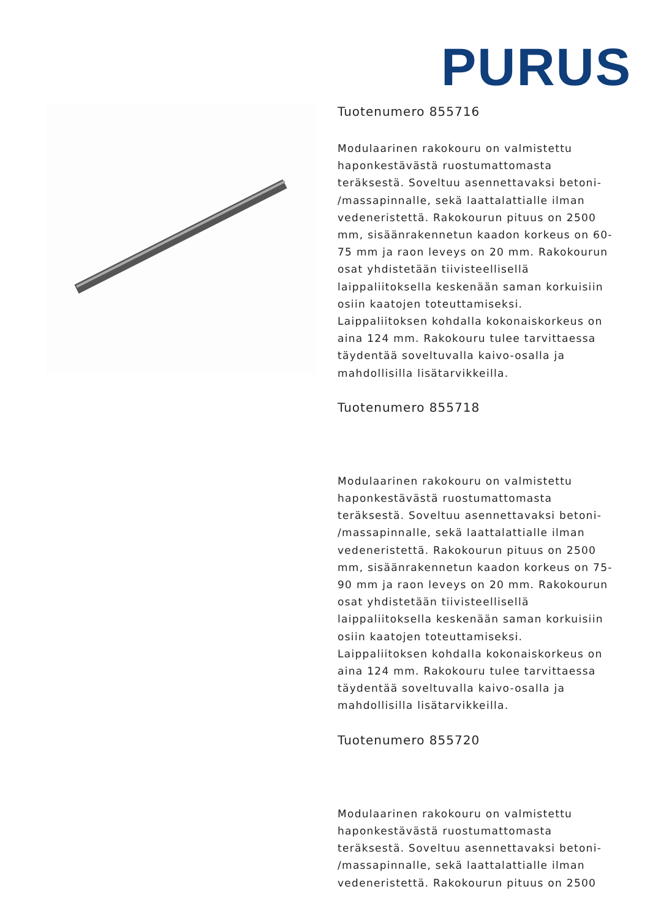PURUS
Tuotenumero 855716
Modulaarinen rakokouru on valmistettu haponkestävästä ruostumattomasta teräksestä. Soveltuu asennettavaksi betoni- /massapinnalle, sekä laattalattialle ilman vedeneristettä. Rakokourun pituus on 2500 mm, sisäänrakennetun kaadon korkeus on 60-75 mm ja raon leveys on 20 mm. Rakokourun osat yhdistetään tiivisteellisellä laippaliitoksella keskenään saman korkuisiin osiin kaatojen toteuttamiseksi. Laippaliitoksen kohdalla kokonaiskorkeus on aina 124 mm. Rakokouru tulee tarvittaessa täydentää soveltuvalla kaivo-osalla ja mahdollisilla lisätarvikkeilla.
Tuotenumero 855718
Modulaarinen rakokouru on valmistettu haponkestävästä ruostumattomasta teräksestä. Soveltuu asennettavaksi betoni- /massapinnalle, sekä laattalattialle ilman vedeneristettä. Rakokourun pituus on 2500 mm, sisäänrakennetun kaadon korkeus on 75-90 mm ja raon leveys on 20 mm. Rakokourun osat yhdistetään tiivisteellisellä laippaliitoksella keskenään saman korkuisiin osiin kaatojen toteuttamiseksi. Laippaliitoksen kohdalla kokonaiskorkeus on aina 124 mm. Rakokouru tulee tarvittaessa täydentää soveltuvalla kaivo-osalla ja mahdollisilla lisätarvikkeilla.
Tuotenumero 855720
Modulaarinen rakokouru on valmistettu haponkestävästä ruostumattomasta teräksestä. Soveltuu asennettavaksi betoni- /massapinnalle, sekä laattalattialle ilman vedeneristettä. Rakokourun pituus on 2500